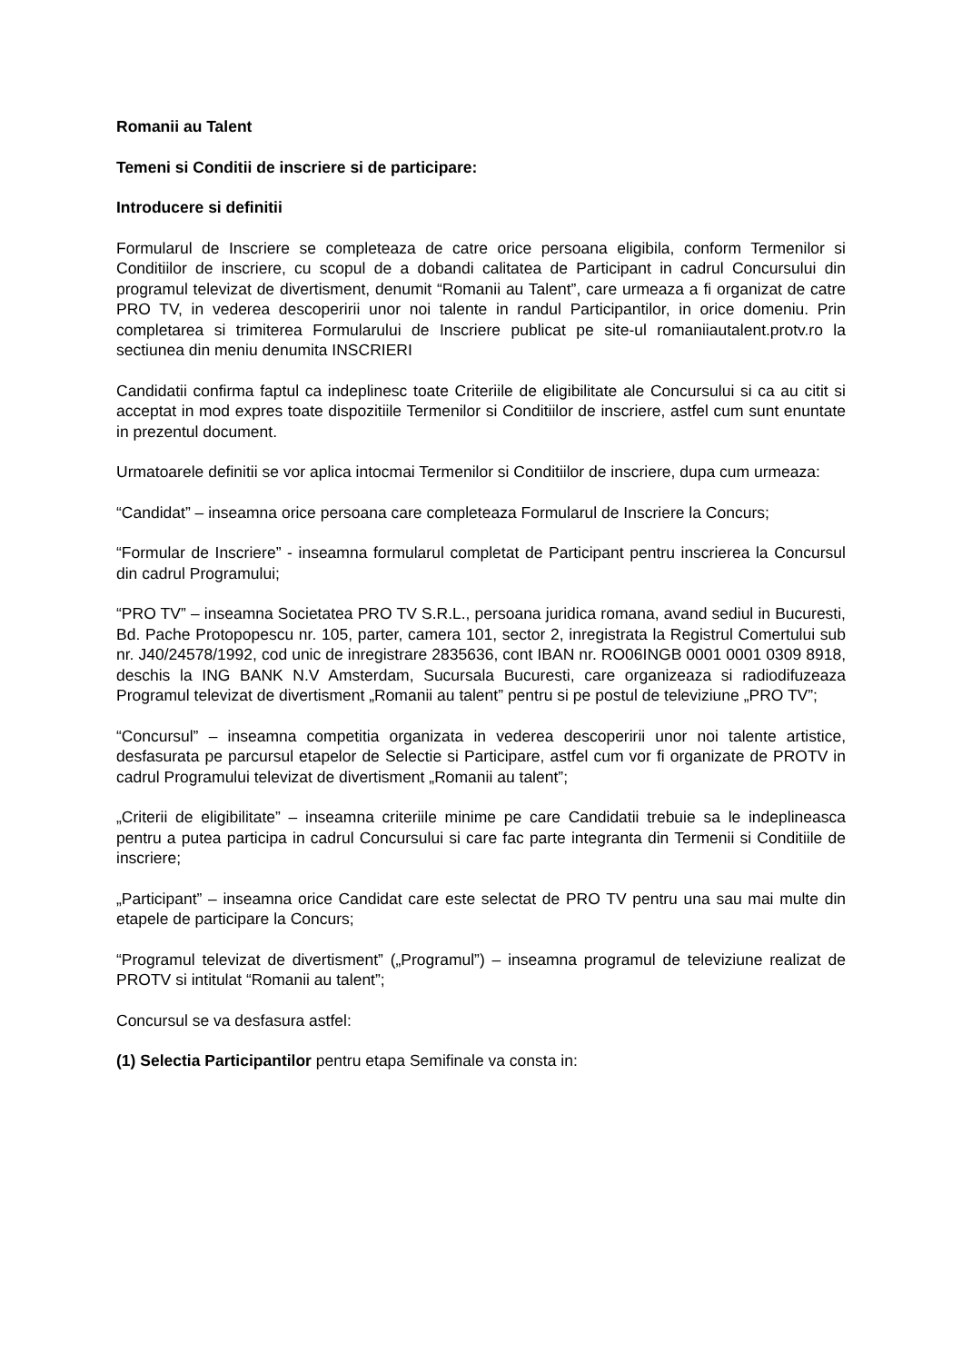Romanii au Talent
Temeni si Conditii de inscriere si de participare:
Introducere si definitii
Formularul de Inscriere se completeaza de catre orice persoana eligibila, conform Termenilor si Conditiilor de inscriere, cu scopul de a dobandi calitatea de Participant in cadrul Concursului din programul televizat de divertisment, denumit “Romanii au Talent”, care urmeaza a fi organizat de catre PRO TV, in vederea descoperirii unor noi talente in randul Participantilor, in orice domeniu. Prin completarea si trimiterea Formularului de Inscriere publicat pe site-ul romaniiautalent.protv.ro la sectiunea din meniu denumita INSCRIERI
Candidatii confirma faptul ca indeplinesc toate Criteriile de eligibilitate ale Concursului si ca au citit si acceptat in mod expres toate dispozitiile Termenilor si Conditiilor de inscriere, astfel cum sunt enuntate in prezentul document.
Urmatoarele definitii se vor aplica intocmai Termenilor si Conditiilor de inscriere, dupa cum urmeaza:
“Candidat” – inseamna orice persoana care completeaza Formularul de Inscriere la Concurs;
“Formular de Inscriere” - inseamna formularul completat de Participant pentru inscrierea la Concursul din cadrul Programului;
“PRO TV” – inseamna Societatea PRO TV S.R.L., persoana juridica romana, avand sediul in Bucuresti, Bd. Pache Protopopescu nr. 105, parter, camera 101, sector 2, inregistrata la Registrul Comertului sub nr. J40/24578/1992, cod unic de inregistrare 2835636, cont IBAN nr. RO06INGB 0001 0001 0309 8918, deschis la ING BANK N.V Amsterdam, Sucursala Bucuresti, care organizeaza si radiodifuzeaza Programul televizat de divertisment „Romanii au talent” pentru si pe postul de televiziune „PRO TV”;
“Concursul” – inseamna competitia organizata in vederea descoperirii unor noi talente artistice, desfasurata pe parcursul etapelor de Selectie si Participare, astfel cum vor fi organizate de PROTV in cadrul Programului televizat de divertisment „Romanii au talent”;
„Criterii de eligibilitate” – inseamna criteriile minime pe care Candidatii trebuie sa le indeplineasca pentru a putea participa in cadrul Concursului si care fac parte integranta din Termenii si Conditiile de inscriere;
„Participant” – inseamna orice Candidat care este selectat de PRO TV pentru una sau mai multe din etapele de participare la Concurs;
“Programul televizat de divertisment” („Programul”) – inseamna programul de televiziune realizat de PROTV si intitulat “Romanii au talent”;
Concursul se va desfasura astfel:
(1) Selectia Participantilor pentru etapa Semifinale va consta in: